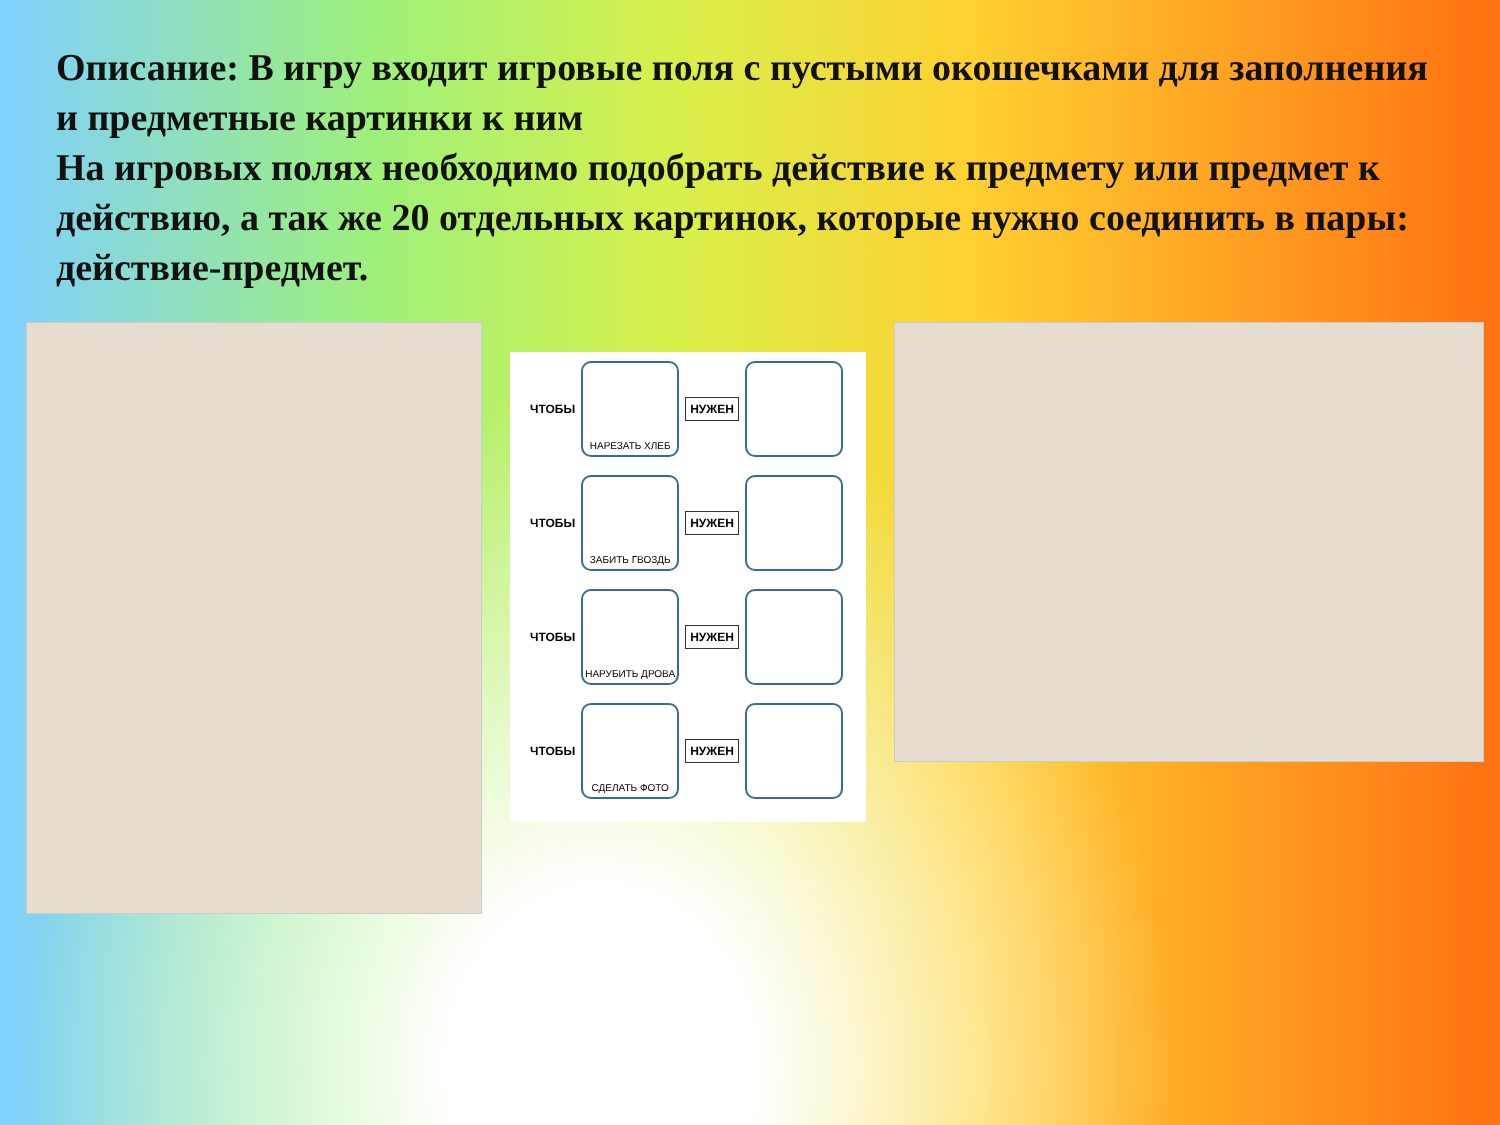Описание: В игру входит игровые поля с пустыми окошечками для заполнения и предметные картинки к ним
На игровых полях необходимо подобрать действие к предмету или предмет к действию, а так же 20 отдельных картинок, которые нужно соединить в пары: действие-предмет.
ЧТОБЫ
НАРЕЗАТЬ ХЛЕБ
НУЖЕН
ЧТОБЫ
ЗАБИТЬ ГВОЗДЬ
НУЖЕН
ЧТОБЫ
НАРУБИТЬ ДРОВА
НУЖЕН
ЧТОБЫ
СДЕЛАТЬ ФОТО
НУЖЕН